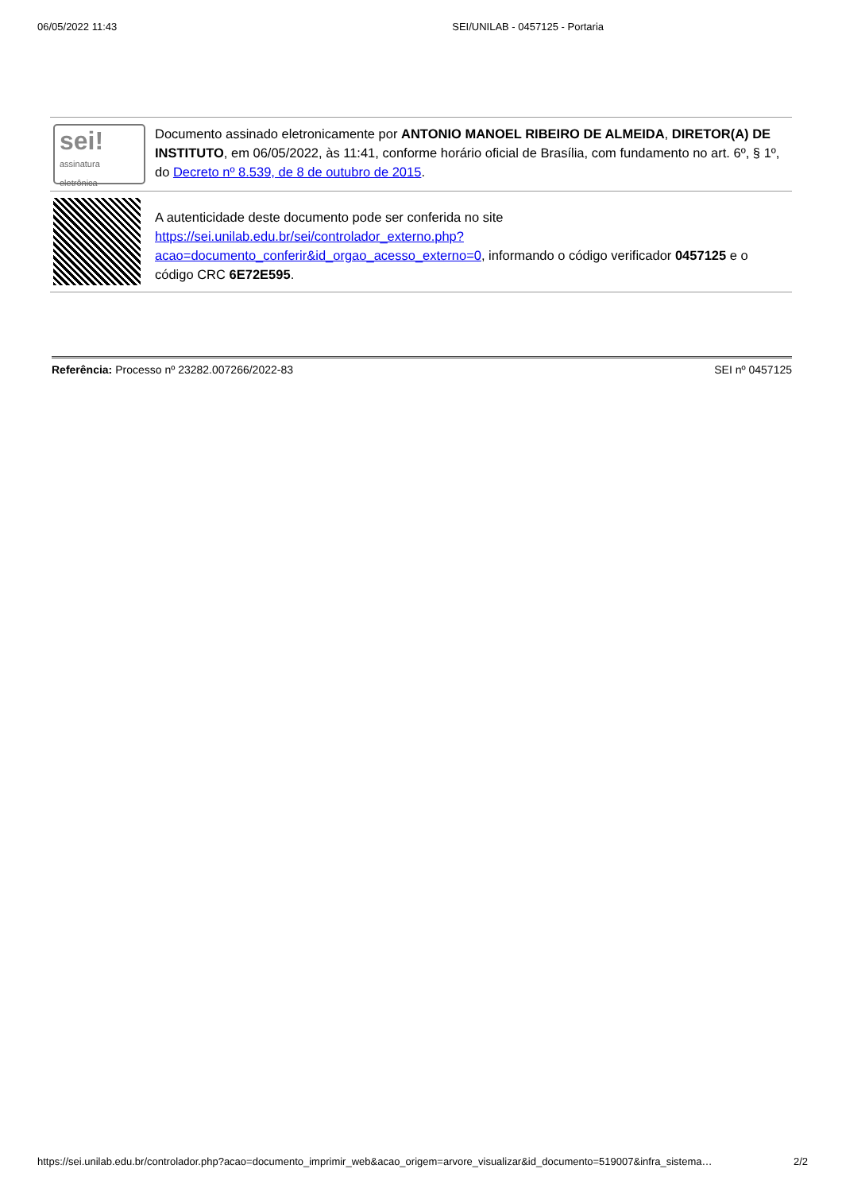06/05/2022 11:43 SEI/UNILAB - 0457125 - Portaria
| sei! assinatura eletrônica | Documento assinado eletronicamente por ANTONIO MANOEL RIBEIRO DE ALMEIDA , DIRETOR(A) DE INSTITUTO , em 06/05/2022, às 11:41, conforme horário oficial de Brasília, com fundamento no art. 6º, § 1º, do Decreto nº 8.539, de 8 de outubro de 2015 . |
| | A autenticidade deste documento pode ser conferida no site https://sei.unilab.edu.br/sei/controlador_externo.php?acao=documento_conferir&id_orgao_acesso_externo=0 , informando o código verificador 0457125 e o código CRC 6E72E595 . |
Referência: Processo nº 23282.007266/2022-83 SEI nº 0457125
https://sei.unilab.edu.br/controlador.php?acao=documento_imprimir_web&acao_origem=arvore_visualizar&id_documento=519007&infra_sistema… 2/2